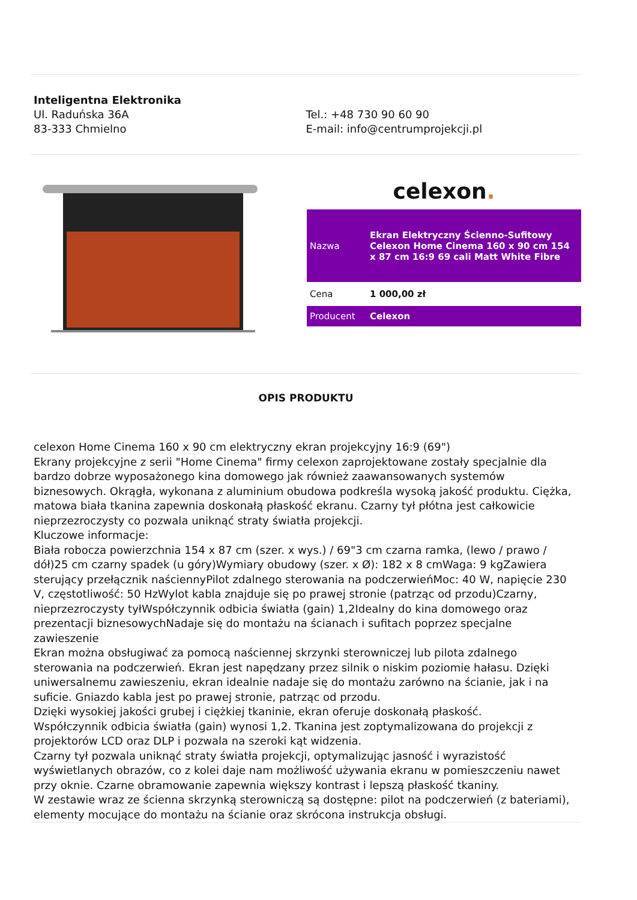Inteligentna Elektronika
Ul. Raduńska 36A
83-333 Chmielno
Tel.: +48 730 90 60 90
E-mail: info@centrumprojekcji.pl
celexon.
| Nazwa | Ekran Elektryczny Ścienno-Sufitowy Celexon Home Cinema 160 x 90 cm 154 x 87 cm 16:9 69 cali Matt White Fibre |
| Cena | 1 000,00 zł |
| Producent | Celexon |
OPIS PRODUKTU
celexon Home Cinema 160 x 90 cm elektryczny ekran projekcyjny 16:9 (69")
Ekrany projekcyjne z serii "Home Cinema" firmy celexon zaprojektowane zostały specjalnie dla bardzo dobrze wyposażonego kina domowego jak również zaawansowanych systemów biznesowych. Okrągła, wykonana z aluminium obudowa podkreśla wysoką jakość produktu. Ciężka, matowa biała tkanina zapewnia doskonałą płaskość ekranu. Czarny tył płótna jest całkowicie nieprzezroczysty co pozwala uniknąć straty światła projekcji.
Kluczowe informacje:
Biała robocza powierzchnia 154 x 87 cm (szer. x wys.) / 69"3 cm czarna ramka, (lewo / prawo / dół)25 cm czarny spadek (u góry)Wymiary obudowy (szer. x Ø): 182 x 8 cmWaga: 9 kgZawiera sterujący przełącznik naściennyPilot zdalnego sterowania na podczerwieńMoc: 40 W, napięcie 230 V, częstotliwość: 50 HzWylot kabla znajduje się po prawej stronie (patrząc od przodu)Czarny, nieprzezroczysty tyłWspółczynnik odbicia światła (gain) 1,2Idealny do kina domowego oraz prezentacji biznesowychNadaje się do montażu na ścianach i sufitach poprzez specjalne zawieszenie
Ekran można obsługiwać za pomocą naściennej skrzynki sterowniczej lub pilota zdalnego sterowania na podczerwień. Ekran jest napędzany przez silnik o niskim poziomie hałasu. Dzięki uniwersalnemu zawieszeniu, ekran idealnie nadaje się do montażu zarówno na ścianie, jak i na suficie. Gniazdo kabla jest po prawej stronie, patrząc od przodu.
Dzięki wysokiej jakości grubej i ciężkiej tkaninie, ekran oferuje doskonałą płaskość.
Współczynnik odbicia światła (gain) wynosi 1,2. Tkanina jest zoptymalizowana do projekcji z projektorów LCD oraz DLP i pozwala na szeroki kąt widzenia.
Czarny tył pozwala uniknąć straty światła projekcji, optymalizując jasność i wyrazistość wyświetlanych obrazów, co z kolei daje nam możliwość używania ekranu w pomieszczeniu nawet przy oknie. Czarne obramowanie zapewnia większy kontrast i lepszą płaskość tkaniny.
W zestawie wraz ze ścienna skrzynką sterowniczą są dostępne: pilot na podczerwień (z bateriami), elementy mocujące do montażu na ścianie oraz skrócona instrukcja obsługi.